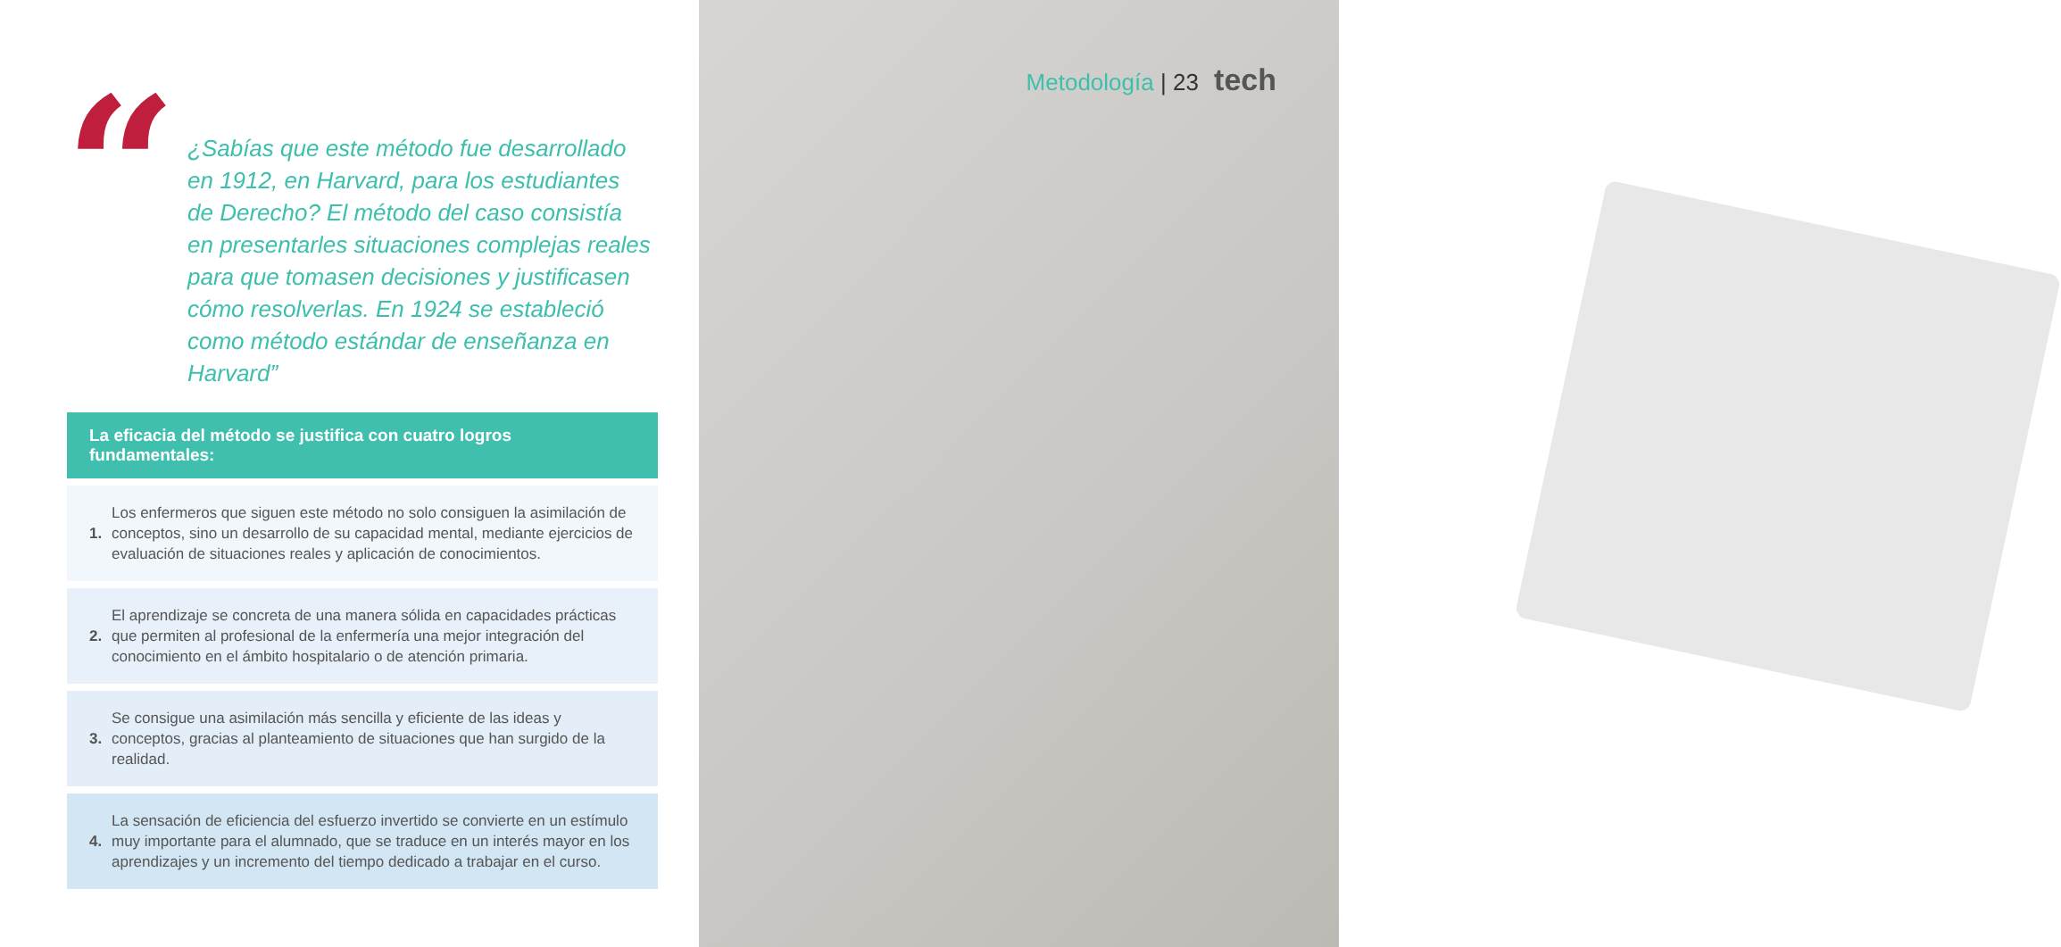“
¿Sabías que este método fue desarrollado en 1912, en Harvard, para los estudiantes de Derecho? El método del caso consistía en presentarles situaciones complejas reales para que tomasen decisiones y justificasen cómo resolverlas. En 1924 se estableció como método estándar de enseñanza en Harvard”
La eficacia del método se justifica con cuatro logros fundamentales:
1.
Los enfermeros que siguen este método no solo consiguen la asimilación de conceptos, sino un desarrollo de su capacidad mental, mediante ejercicios de evaluación de situaciones reales y aplicación de conocimientos.
2.
El aprendizaje se concreta de una manera sólida en capacidades prácticas que permiten al profesional de la enfermería una mejor integración del conocimiento en el ámbito hospitalario o de atención primaria.
3.
Se consigue una asimilación más sencilla y eficiente de las ideas y conceptos, gracias al planteamiento de situaciones que han surgido de la realidad.
4.
La sensación de eficiencia del esfuerzo invertido se convierte en un estímulo muy importante para el alumnado, que se traduce en un interés mayor en los aprendizajes y un incremento del tiempo dedicado a trabajar en el curso.
Metodología | 23 tech